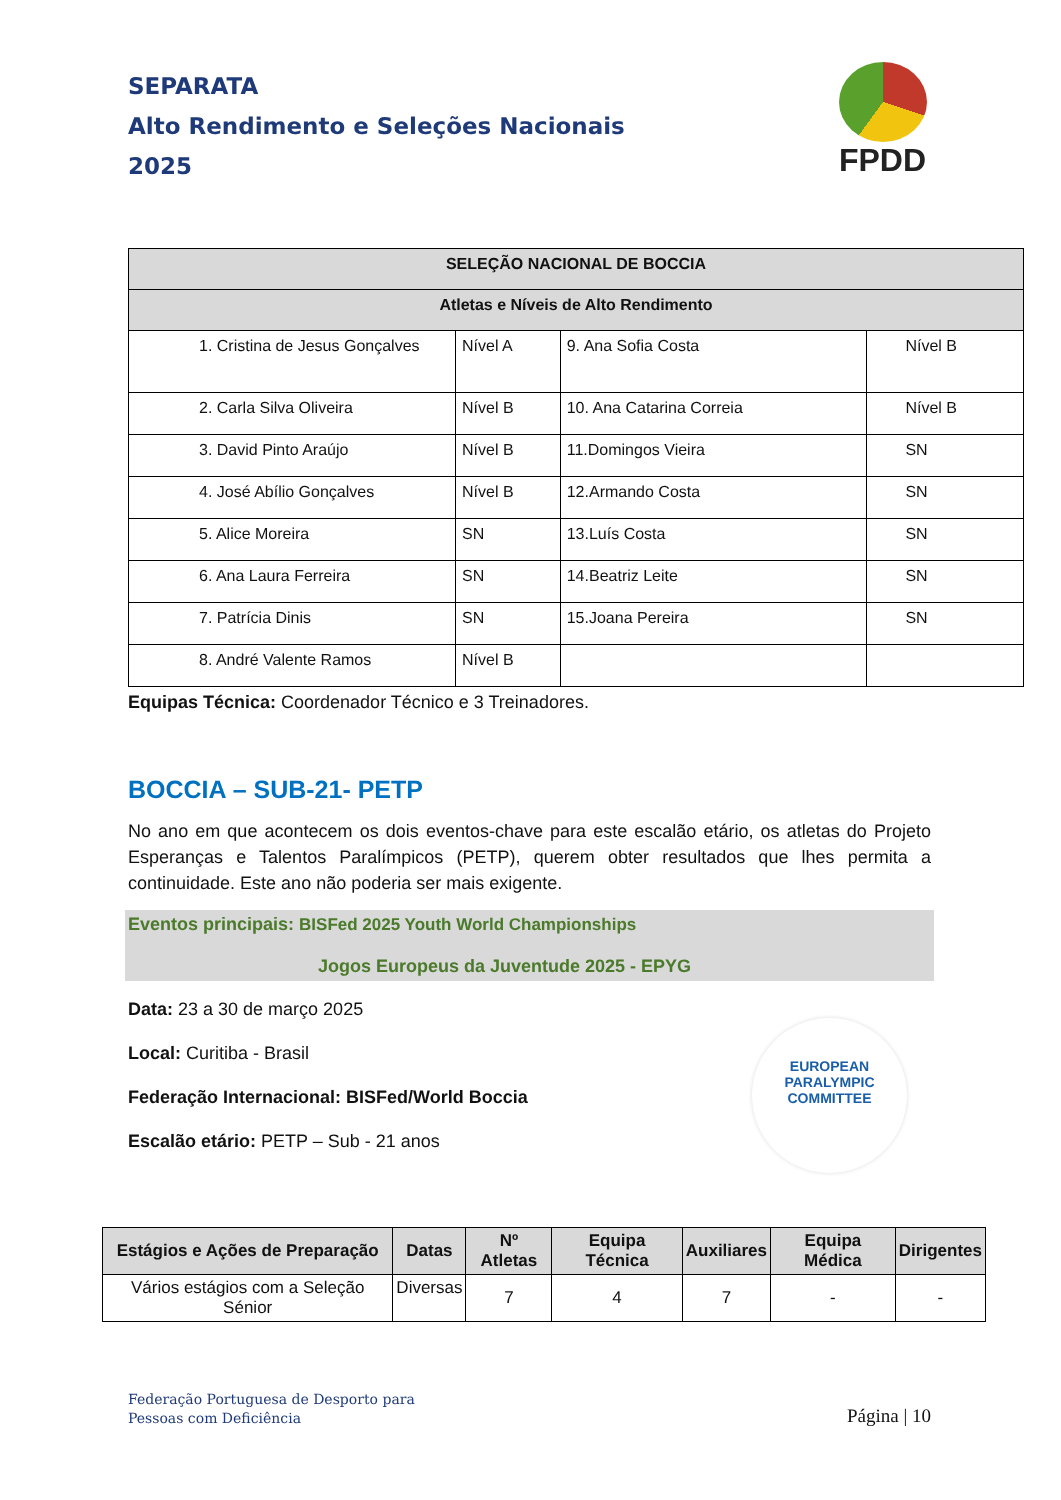SEPARATA
Alto Rendimento e Seleções Nacionais
2025
FPDD
| SELEÇÃO NACIONAL DE BOCCIA | | | |
| --- | --- | --- | --- |
| Atletas e Níveis de Alto Rendimento | | | |
| 1. Cristina de Jesus Gonçalves | Nível A | 9. Ana Sofia Costa | Nível B |
| 2. Carla Silva Oliveira | Nível B | 10. Ana Catarina Correia | Nível B |
| 3. David Pinto Araújo | Nível B | 11.Domingos Vieira | SN |
| 4. José Abílio Gonçalves | Nível B | 12.Armando Costa | SN |
| 5. Alice Moreira | SN | 13.Luís Costa | SN |
| 6. Ana Laura Ferreira | SN | 14.Beatriz Leite | SN |
| 7. Patrícia Dinis | SN | 15.Joana Pereira | SN |
| 8. André Valente Ramos | Nível B | | |
Equipas Técnica: Coordenador Técnico e 3 Treinadores.
BOCCIA – SUB-21- PETP
No ano em que acontecem os dois eventos-chave para este escalão etário, os atletas do Projeto Esperanças e Talentos Paralímpicos (PETP), querem obter resultados que lhes permita a continuidade. Este ano não poderia ser mais exigente.
Eventos principais: BISFed 2025 Youth World Championships
Jogos Europeus da Juventude 2025 - EPYG
Data: 23 a 30 de março 2025
Local: Curitiba - Brasil
Federação Internacional: BISFed/World Boccia
Escalão etário: PETP – Sub - 21 anos
EUROPEAN
PARALYMPIC
COMMITTEE
| Estágios e Ações de Preparação | Datas | Nº Atletas | Equipa Técnica | Auxiliares | Equipa Médica | Dirigentes |
| --- | --- | --- | --- | --- | --- | --- |
| Vários estágios com a Seleção Sénior | Diversas | 7 | 4 | 7 | - | - |
Federação Portuguesa de Desporto para
Pessoas com Deficiência
Página | 10